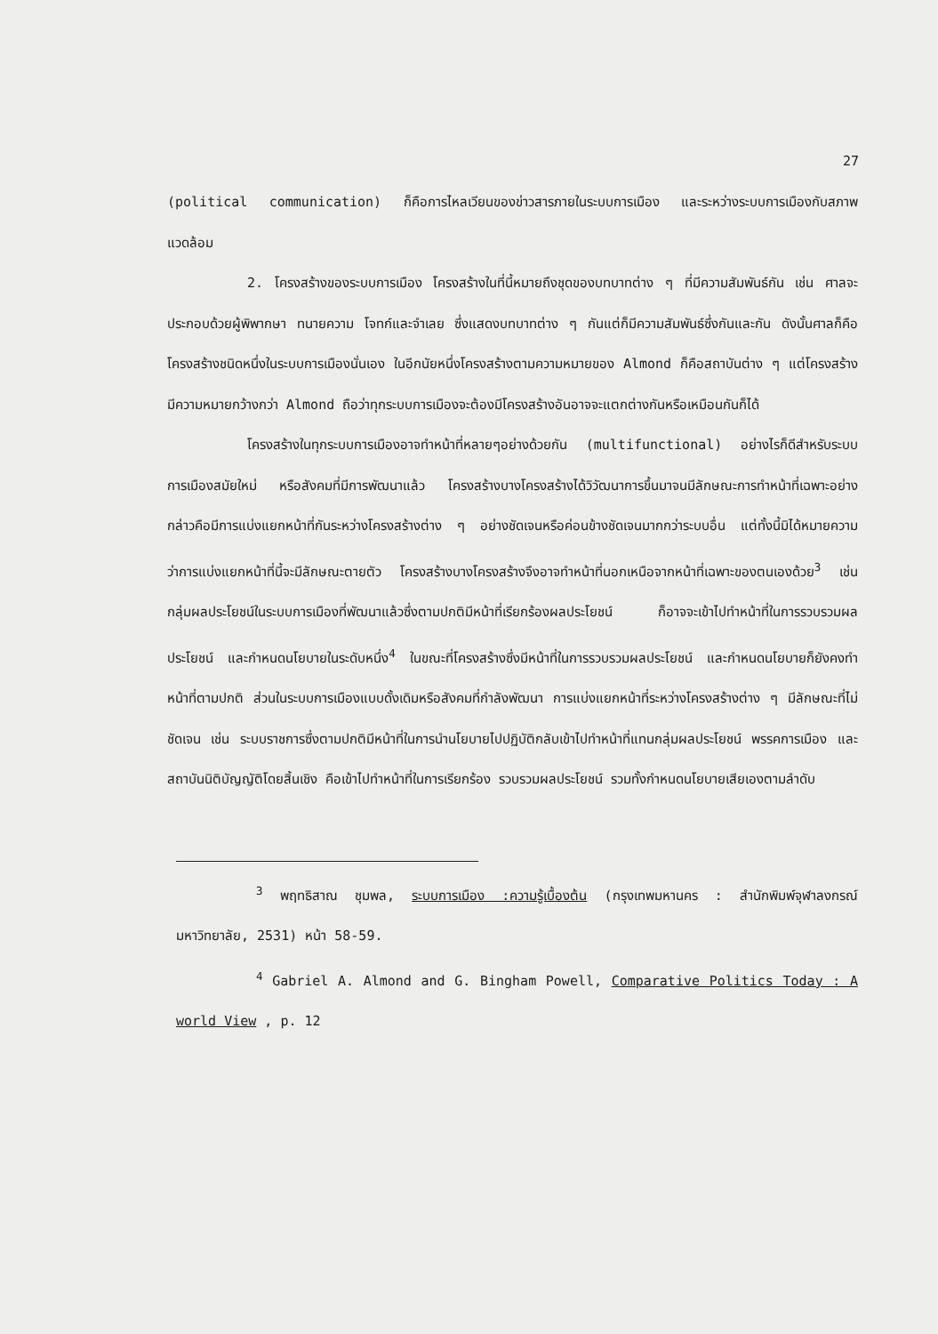27
(political communication) ก็คือการไหลเวียนของข่าวสารภายในระบบการเมือง และระหว่างระบบการเมืองกับสภาพแวดล้อม
2. โครงสร้างของระบบการเมือง โครงสร้างในที่นี้หมายถึงชุดของบทบาทต่าง ๆ ที่มีความสัมพันธ์กัน เช่น ศาลจะประกอบด้วยผู้พิพากษา ทนายความ โจทก์และจำเลย ซึ่งแสดงบทบาทต่าง ๆ กันแต่ก็มีความสัมพันธ์ซึ่งกันและกัน ดังนั้นศาลก็คือโครงสร้างชนิดหนึ่งในระบบการเมืองนั่นเอง ในอีกนัยหนึ่งโครงสร้างตามความหมายของ Almond ก็คือสถาบันต่าง ๆ แต่โครงสร้างมีความหมายกว้างกว่า Almond ถือว่าทุกระบบการเมืองจะต้องมีโครงสร้างอันอาจจะแตกต่างกันหรือเหมือนกันก็ได้
โครงสร้างในทุกระบบการเมืองอาจทำหน้าที่หลายๆอย่างด้วยกัน (multifunctional) อย่างไรก็ดีสำหรับระบบการเมืองสมัยใหม่ หรือสังคมที่มีการพัฒนาแล้ว โครงสร้างบางโครงสร้างได้วิวัฒนาการขึ้นมาจนมีลักษณะการทำหน้าที่เฉพาะอย่าง กล่าวคือมีการแบ่งแยกหน้าที่กันระหว่างโครงสร้างต่าง ๆ อย่างชัดเจนหรือค่อนข้างชัดเจนมากกว่าระบบอื่น แต่ทั้งนี้มิได้หมายความว่าการแบ่งแยกหน้าที่นี้จะมีลักษณะตายตัว โครงสร้างบางโครงสร้างจึงอาจทำหน้าที่นอกเหนือจากหน้าที่เฉพาะของตนเองด้วย<sup>3</sup> เช่น กลุ่มผลประโยชน์ในระบบการเมืองที่พัฒนาแล้วซึ่งตามปกติมีหน้าที่เรียกร้องผลประโยชน์ ก็อาจจะเข้าไปทำหน้าที่ในการรวบรวมผลประโยชน์ และกำหนดนโยบายในระดับหนึ่ง<sup>4</sup> ในขณะที่โครงสร้างซึ่งมีหน้าที่ในการรวบรวมผลประโยชน์ และกำหนดนโยบายก็ยังคงทำหน้าที่ตามปกติ ส่วนในระบบการเมืองแบบดั้งเดิมหรือสังคมที่กำลังพัฒนา การแบ่งแยกหน้าที่ระหว่างโครงสร้างต่าง ๆ มีลักษณะที่ไม่ชัดเจน เช่น ระบบราชการซึ่งตามปกติมีหน้าที่ในการนำนโยบายไปปฏิบัติกลับเข้าไปทำหน้าที่แทนกลุ่มผลประโยชน์ พรรคการเมือง และสถาบันนิติบัญญัติโดยสิ้นเชิง คือเข้าไปทำหน้าที่ในการเรียกร้อง รวบรวมผลประโยชน์ รวมทั้งกำหนดนโยบายเสียเองตามลำดับ
<sup>3</sup> พฤทธิสาณ ชุมพล, ระบบการเมือง :ความรู้เบื้องต้น (กรุงเทพมหานคร : สำนักพิมพ์จุฬาลงกรณ์มหาวิทยาลัย, 2531) หน้า 58-59.
<sup>4</sup> Gabriel A. Almond and G. Bingham Powell, Comparative Politics Today : A world View , p. 12